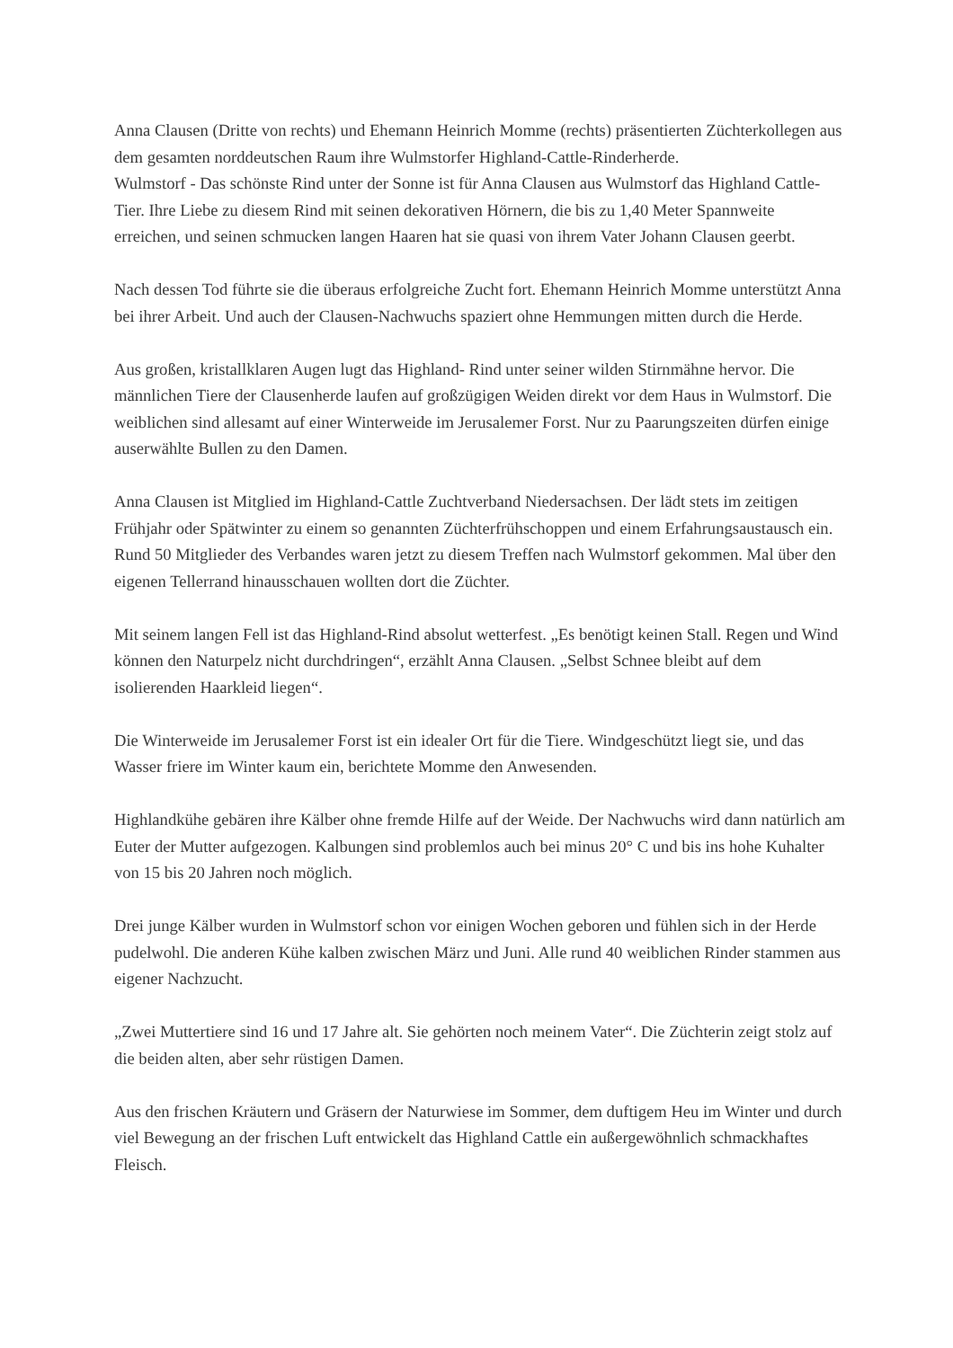Anna Clausen (Dritte von rechts) und Ehemann Heinrich Momme (rechts) präsentierten Züchterkollegen aus dem gesamten norddeutschen Raum ihre Wulmstorfer Highland-Cattle-Rinderherde.
Wulmstorf - Das schönste Rind unter der Sonne ist für Anna Clausen aus Wulmstorf das Highland Cattle-Tier. Ihre Liebe zu diesem Rind mit seinen dekorativen Hörnern, die bis zu 1,40 Meter Spannweite erreichen, und seinen schmucken langen Haaren hat sie quasi von ihrem Vater Johann Clausen geerbt.
Nach dessen Tod führte sie die überaus erfolgreiche Zucht fort. Ehemann Heinrich Momme unterstützt Anna bei ihrer Arbeit. Und auch der Clausen-Nachwuchs spaziert ohne Hemmungen mitten durch die Herde.
Aus großen, kristallklaren Augen lugt das Highland- Rind unter seiner wilden Stirnmähne hervor. Die männlichen Tiere der Clausenherde laufen auf großzügigen Weiden direkt vor dem Haus in Wulmstorf. Die weiblichen sind allesamt auf einer Winterweide im Jerusalemer Forst. Nur zu Paarungszeiten dürfen einige auserwählte Bullen zu den Damen.
Anna Clausen ist Mitglied im Highland-Cattle Zuchtverband Niedersachsen. Der lädt stets im zeitigen Frühjahr oder Spätwinter zu einem so genannten Züchterfrühschoppen und einem Erfahrungsaustausch ein. Rund 50 Mitglieder des Verbandes waren jetzt zu diesem Treffen nach Wulmstorf gekommen. Mal über den eigenen Tellerrand hinausschauen wollten dort die Züchter.
Mit seinem langen Fell ist das Highland-Rind absolut wetterfest. „Es benötigt keinen Stall. Regen und Wind können den Naturpelz nicht durchdringen“, erzählt Anna Clausen. „Selbst Schnee bleibt auf dem isolierenden Haarkleid liegen“.
Die Winterweide im Jerusalemer Forst ist ein idealer Ort für die Tiere. Windgeschützt liegt sie, und das Wasser friere im Winter kaum ein, berichtete Momme den Anwesenden.
Highlandkühe gebären ihre Kälber ohne fremde Hilfe auf der Weide. Der Nachwuchs wird dann natürlich am Euter der Mutter aufgezogen. Kalbungen sind problemlos auch bei minus 20° C und bis ins hohe Kuhalter von 15 bis 20 Jahren noch möglich.
Drei junge Kälber wurden in Wulmstorf schon vor einigen Wochen geboren und fühlen sich in der Herde pudelwohl. Die anderen Kühe kalben zwischen März und Juni. Alle rund 40 weiblichen Rinder stammen aus eigener Nachzucht.
„Zwei Muttertiere sind 16 und 17 Jahre alt. Sie gehörten noch meinem Vater“. Die Züchterin zeigt stolz auf die beiden alten, aber sehr rüstigen Damen.
Aus den frischen Kräutern und Gräsern der Naturwiese im Sommer, dem duftigem Heu im Winter und durch viel Bewegung an der frischen Luft entwickelt das Highland Cattle ein außergewöhnlich schmackhaftes Fleisch.